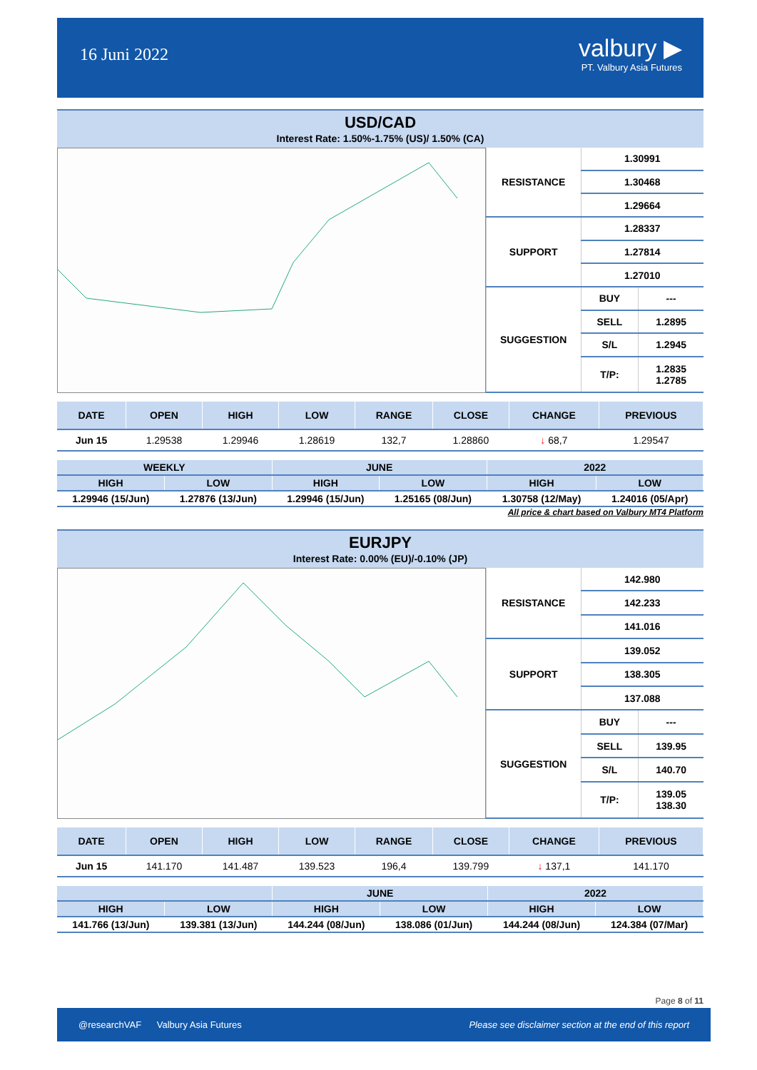16 Juni 2022
valbury ▶
PT. Valbury Asia Futures
USD/CAD
Interest Rate: 1.50%-1.75% (US)/ 1.50% (CA)
| RESISTANCE | 1.30991 | |
| | 1.30468 | |
| | 1.29664 | |
| SUPPORT | 1.28337 | |
| | 1.27814 | |
| | 1.27010 | |
| SUGGESTION | BUY | --- |
| | SELL | 1.2895 |
| | S/L | 1.2945 |
| | T/P: | 1.2835 1.2785 |
| DATE | OPEN | HIGH | LOW | RANGE | CLOSE | CHANGE | PREVIOUS |
| --- | --- | --- | --- | --- | --- | --- | --- |
| Jun 15 | 1.29538 | 1.29946 | 1.28619 | 132,7 | 1.28860 | ↓ 68,7 | 1.29547 |
| WEEKLY | | JUNE | | 2022 | |
| --- | --- | --- | --- | --- | --- |
| HIGH | LOW | HIGH | LOW | HIGH | LOW |
| 1.29946 (15/Jun) | 1.27876 (13/Jun) | 1.29946 (15/Jun) | 1.25165 (08/Jun) | 1.30758 (12/May) | 1.24016 (05/Apr) |
All price & chart based on Valbury MT4 Platform
EURJPY
Interest Rate: 0.00% (EU)/-0.10% (JP)
| RESISTANCE | 142.980 | |
| | 142.233 | |
| | 141.016 | |
| SUPPORT | 139.052 | |
| | 138.305 | |
| | 137.088 | |
| SUGGESTION | BUY | --- |
| | SELL | 139.95 |
| | S/L | 140.70 |
| | T/P: | 139.05 138.30 |
| DATE | OPEN | HIGH | LOW | RANGE | CLOSE | CHANGE | PREVIOUS |
| --- | --- | --- | --- | --- | --- | --- | --- |
| Jun 15 | 141.170 | 141.487 | 139.523 | 196,4 | 139.799 | ↓ 137,1 | 141.170 |
| | | JUNE | | 2022 | |
| --- | --- | --- | --- | --- | --- |
| HIGH | LOW | HIGH | LOW | HIGH | LOW |
| 141.766 (13/Jun) | 139.381 (13/Jun) | 144.244 (08/Jun) | 138.086 (01/Jun) | 144.244 (08/Jun) | 124.384 (07/Mar) |
Page 8 of 11
@researchVAF Valbury Asia Futures Please see disclaimer section at the end of this report